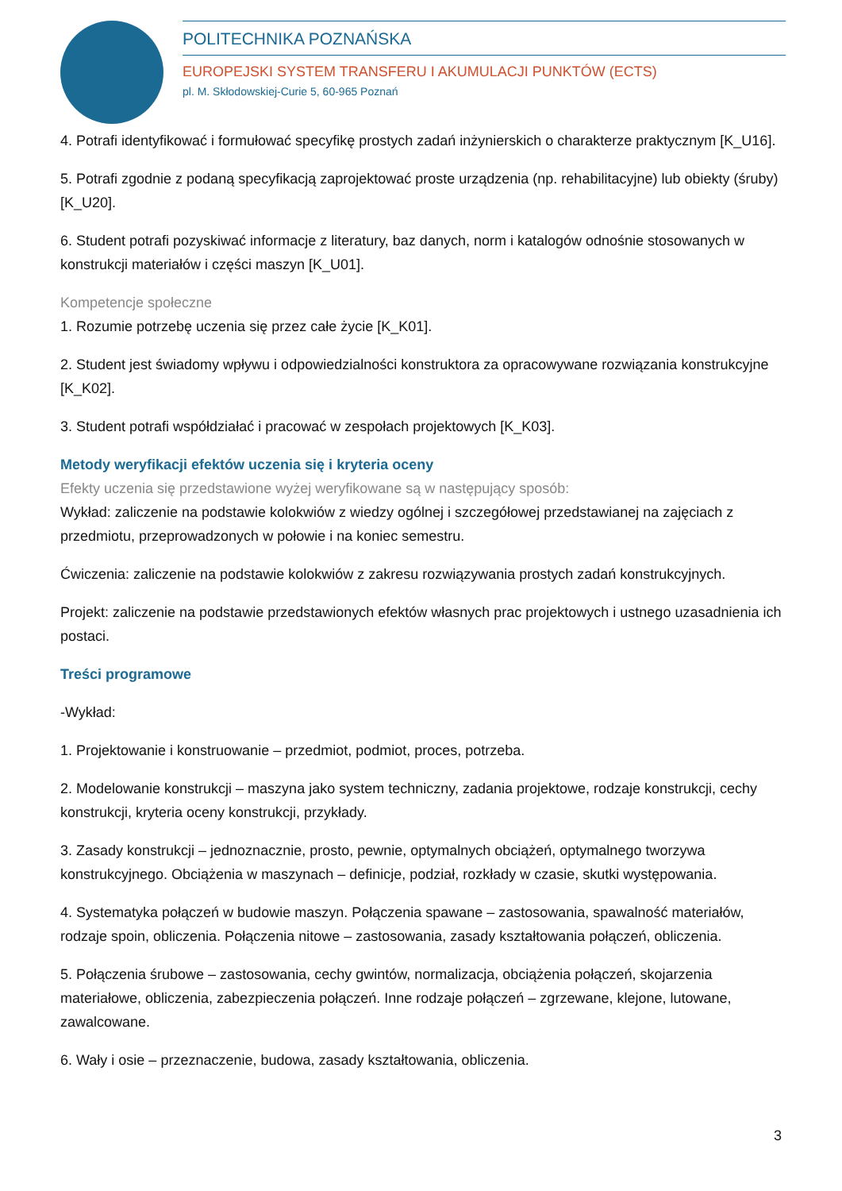POLITECHNIKA POZNAŃSKA
EUROPEJSKI SYSTEM TRANSFERU I AKUMULACJI PUNKTÓW (ECTS)
pl. M. Skłodowskiej-Curie 5, 60-965 Poznań
4. Potrafi identyfikować i formułować specyfikę prostych zadań inżynierskich o charakterze praktycznym [K_U16].
5. Potrafi zgodnie z podaną specyfikacją zaprojektować proste urządzenia (np. rehabilitacyjne) lub obiekty (śruby) [K_U20].
6. Student potrafi pozyskiwać informacje z literatury, baz danych, norm i katalogów odnośnie stosowanych w konstrukcji materiałów i części maszyn [K_U01].
Kompetencje społeczne
1. Rozumie potrzebę uczenia się przez całe życie [K_K01].
2. Student jest świadomy wpływu i odpowiedzialności konstruktora za opracowywane rozwiązania konstrukcyjne [K_K02].
3. Student potrafi współdziałać i pracować w zespołach projektowych [K_K03].
Metody weryfikacji efektów uczenia się i kryteria oceny
Efekty uczenia się przedstawione wyżej weryfikowane są w następujący sposób:
Wykład: zaliczenie na podstawie kolokwiów z wiedzy ogólnej i szczegółowej przedstawianej na zajęciach z przedmiotu, przeprowadzonych w połowie i na koniec semestru.
Ćwiczenia: zaliczenie na podstawie kolokwiów z zakresu rozwiązywania prostych zadań konstrukcyjnych.
Projekt: zaliczenie na podstawie przedstawionych efektów własnych prac projektowych i ustnego uzasadnienia ich postaci.
Treści programowe
-Wykład:
1. Projektowanie i konstruowanie – przedmiot, podmiot, proces, potrzeba.
2. Modelowanie konstrukcji – maszyna jako system techniczny, zadania projektowe, rodzaje konstrukcji, cechy konstrukcji, kryteria oceny konstrukcji, przykłady.
3. Zasady konstrukcji – jednoznacznie, prosto, pewnie, optymalnych obciążeń, optymalnego tworzywa konstrukcyjnego. Obciążenia w maszynach – definicje, podział, rozkłady w czasie, skutki występowania.
4. Systematyka połączeń w budowie maszyn. Połączenia spawane – zastosowania, spawalność materiałów, rodzaje spoin, obliczenia. Połączenia nitowe – zastosowania, zasady kształtowania połączeń, obliczenia.
5. Połączenia śrubowe – zastosowania, cechy gwintów, normalizacja, obciążenia połączeń, skojarzenia materiałowe, obliczenia, zabezpieczenia połączeń. Inne rodzaje połączeń – zgrzewane, klejone, lutowane, zawalcowane.
6. Wały i osie – przeznaczenie, budowa, zasady kształtowania, obliczenia.
3